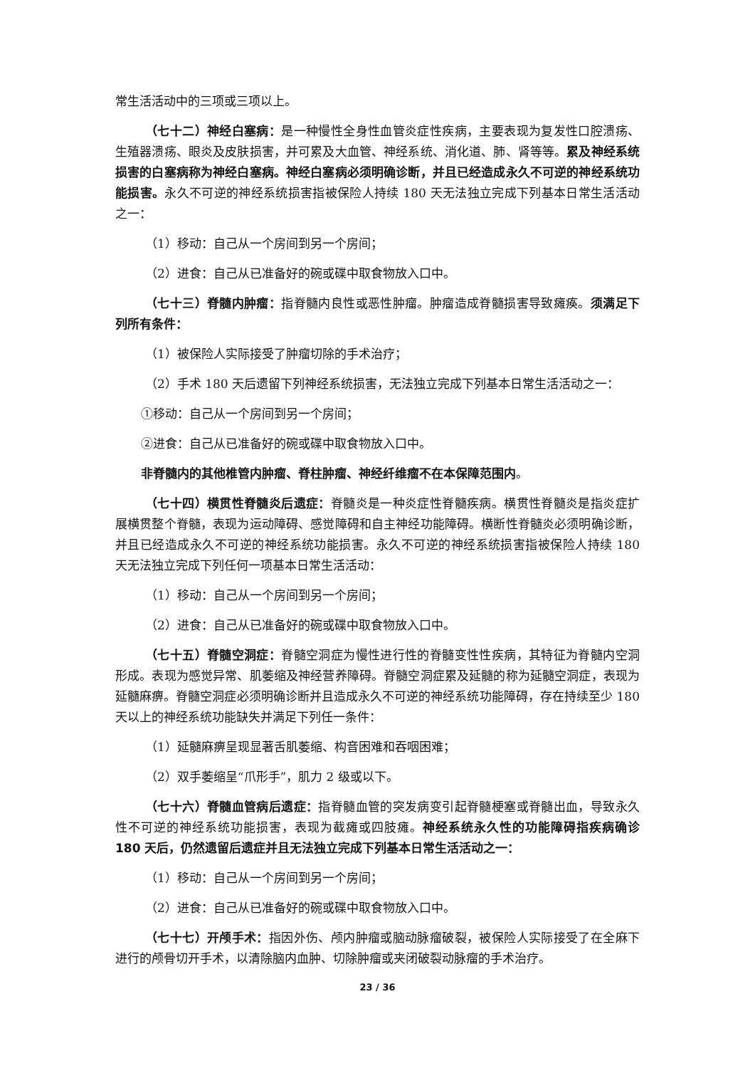常生活活动中的三项或三项以上。
（七十二）神经白塞病：是一种慢性全身性血管炎症性疾病，主要表现为复发性口腔溃疡、生殖器溃疡、眼炎及皮肤损害，并可累及大血管、神经系统、消化道、肺、肾等等。累及神经系统损害的白塞病称为神经白塞病。神经白塞病必须明确诊断，并且已经造成永久不可逆的神经系统功能损害。永久不可逆的神经系统损害指被保险人持续 180 天无法独立完成下列基本日常生活活动之一：
（1）移动：自己从一个房间到另一个房间；
（2）进食：自己从已准备好的碗或碟中取食物放入口中。
（七十三）脊髓内肿瘤：指脊髓内良性或恶性肿瘤。肿瘤造成脊髓损害导致瘫痪。须满足下列所有条件：
（1）被保险人实际接受了肿瘤切除的手术治疗；
（2）手术 180 天后遗留下列神经系统损害，无法独立完成下列基本日常生活活动之一：
①移动：自己从一个房间到另一个房间；
②进食：自己从已准备好的碗或碟中取食物放入口中。
非脊髓内的其他椎管内肿瘤、脊柱肿瘤、神经纤维瘤不在本保障范围内。
（七十四）横贯性脊髓炎后遗症：脊髓炎是一种炎症性脊髓疾病。横贯性脊髓炎是指炎症扩展横贯整个脊髓，表现为运动障碍、感觉障碍和自主神经功能障碍。横断性脊髓炎必须明确诊断，并且已经造成永久不可逆的神经系统功能损害。永久不可逆的神经系统损害指被保险人持续 180 天无法独立完成下列任何一项基本日常生活活动：
（1）移动：自己从一个房间到另一个房间；
（2）进食：自己从已准备好的碗或碟中取食物放入口中。
（七十五）脊髓空洞症：脊髓空洞症为慢性进行性的脊髓变性性疾病，其特征为脊髓内空洞形成。表现为感觉异常、肌萎缩及神经营养障碍。脊髓空洞症累及延髓的称为延髓空洞症，表现为延髓麻痹。脊髓空洞症必须明确诊断并且造成永久不可逆的神经系统功能障碍，存在持续至少 180 天以上的神经系统功能缺失并满足下列任一条件：
（1）延髓麻痹呈现显著舌肌萎缩、构音困难和吞咽困难；
（2）双手萎缩呈“爪形手”，肌力 2 级或以下。
（七十六）脊髓血管病后遗症：指脊髓血管的突发病变引起脊髓梗塞或脊髓出血，导致永久性不可逆的神经系统功能损害，表现为截瘫或四肢瘫。神经系统永久性的功能障碍指疾病确诊 180 天后，仍然遗留后遗症并且无法独立完成下列基本日常生活活动之一：
（1）移动：自己从一个房间到另一个房间；
（2）进食：自己从已准备好的碗或碟中取食物放入口中。
（七十七）开颅手术：指因外伤、颅内肿瘤或脑动脉瘤破裂，被保险人实际接受了在全麻下进行的颅骨切开手术，以清除脑内血肿、切除肿瘤或夹闭破裂动脉瘤的手术治疗。
23 / 36